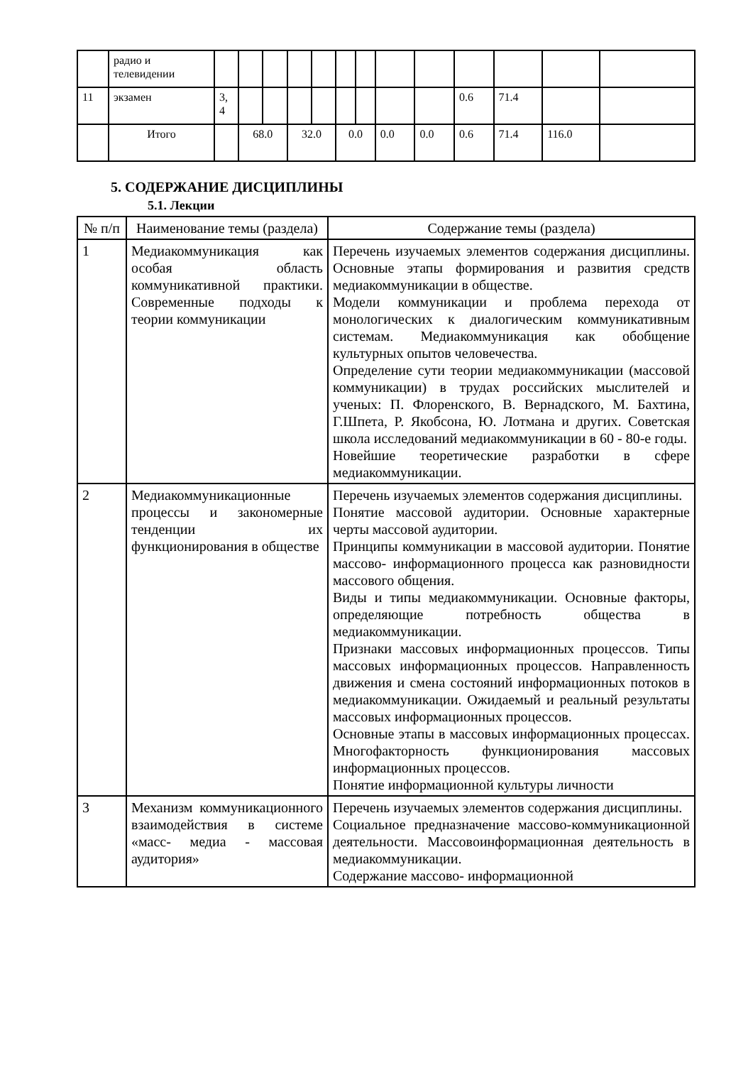| | радио и телевидении | | | | | | | | | | | | | |
| 11 | экзамен | 3, 4 | | | | | | | | | 0.6 | 71.4 | | |
| | Итого | | 68.0 | | 32.0 | | 0.0 | | 0.0 | 0.0 | 0.6 | 71.4 | 116.0 | |
5. СОДЕРЖАНИЕ ДИСЦИПЛИНЫ
5.1. Лекции
| № п/п | Наименование темы (раздела) | Содержание темы (раздела) |
| --- | --- | --- |
| 1 | Медиакоммуникация как особая область коммуникативной практики. Современные подходы к теории коммуникации | Перечень изучаемых элементов содержания дисциплины. Основные этапы формирования и развития средств медиакоммуникации в обществе. Модели коммуникации и проблема перехода от монологических к диалогическим коммуникативным системам. Медиакоммуникация как обобщение культурных опытов человечества. Определение сути теории медиакоммуникации (массовой коммуникации) в трудах российских мыслителей и ученых: П. Флоренского, В. Вернадского, М. Бахтина, Г.Шпета, Р. Якобсона, Ю. Лотмана и других. Советская школа исследований медиакоммуникации в 60 - 80-е годы. Новейшие теоретические разработки в сфере медиакоммуникации. |
| 2 | Медиакоммуникационные процессы и закономерные тенденции их функционирования в обществе | Перечень изучаемых элементов содержания дисциплины. Понятие массовой аудитории. Основные характерные черты массовой аудитории. Принципы коммуникации в массовой аудитории. Понятие массово- информационного процесса как разновидности массового общения. Виды и типы медиакоммуникации. Основные факторы, определяющие потребность общества в медиакоммуникации. Признаки массовых информационных процессов. Типы массовых информационных процессов. Направленность движения и смена состояний информационных потоков в медиакоммуникации. Ожидаемый и реальный результаты массовых информационных процессов. Основные этапы в массовых информационных процессах. Многофакторность функционирования массовых информационных процессов. Понятие информационной культуры личности |
| 3 | Механизм коммуникационного взаимодействия в системе «масс- медиа - массовая аудитория» | Перечень изучаемых элементов содержания дисциплины. Социальное предназначение массово-коммуникационной деятельности. Массовоинформационная деятельность в медиакоммуникации. Содержание массово- информационной |